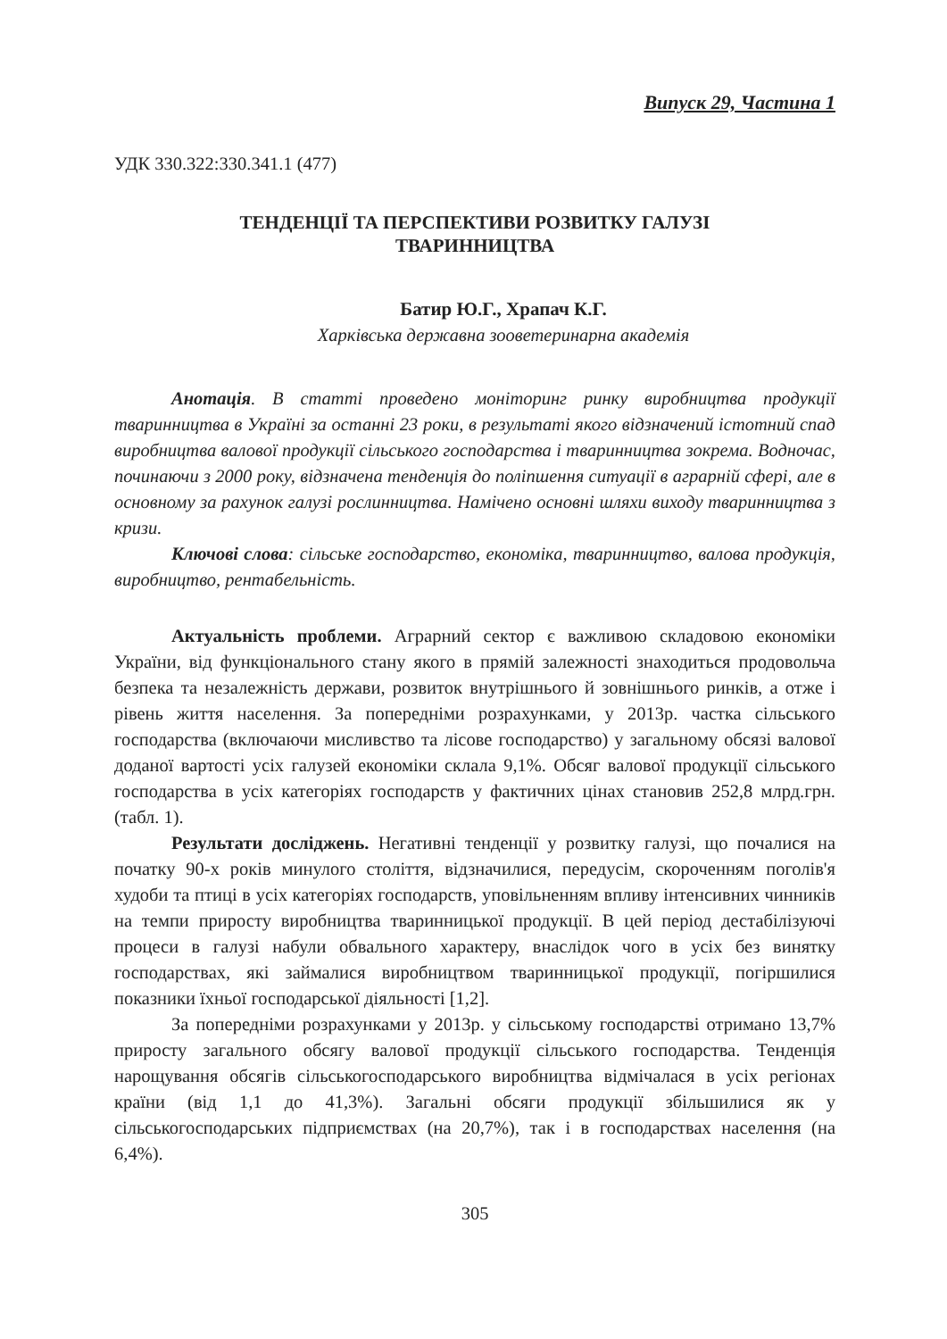Випуск 29, Частина 1
УДК 330.322:330.341.1 (477)
ТЕНДЕНЦІЇ ТА ПЕРСПЕКТИВИ РОЗВИТКУ ГАЛУЗІ
ТВАРИННИЦТВА
Батир Ю.Г., Храпач К.Г.
Харківська державна зооветеринарна академія
Анотація. В статті проведено моніторинг ринку виробництва продукції тваринництва в Україні за останні 23 роки, в результаті якого відзначений істотний спад виробництва валової продукції сільського господарства і тваринництва зокрема. Водночас, починаючи з 2000 року, відзначена тенденція до поліпшення ситуації в аграрній сфері, але в основному за рахунок галузі рослинництва. Намічено основні шляхи виходу тваринництва з кризи.
Ключові слова: сільське господарство, економіка, тваринництво, валова продукція, виробництво, рентабельність.
Актуальність проблеми. Аграрний сектор є важливою складовою економіки України, від функціонального стану якого в прямій залежності знаходиться продовольча безпека та незалежність держави, розвиток внутрішнього й зовнішнього ринків, а отже і рівень життя населення. За попередніми розрахунками, у 2013р. частка сільського господарства (включаючи мисливство та лісове господарство) у загальному обсязі валової доданої вартості усіх галузей економіки склала 9,1%. Обсяг валової продукції сільського господарства в усіх категоріях господарств у фактичних цінах становив 252,8 млрд.грн. (табл. 1).
Результати досліджень. Негативні тенденції у розвитку галузі, що почалися на початку 90-х років минулого століття, відзначилися, передусім, скороченням поголів'я худоби та птиці в усіх категоріях господарств, уповільненням впливу інтенсивних чинників на темпи приросту виробництва тваринницької продукції. В цей період дестабілізуючі процеси в галузі набули обвального характеру, внаслідок чого в усіх без винятку господарствах, які займалися виробництвом тваринницької продукції, погіршилися показники їхньої господарської діяльності [1,2].
За попередніми розрахунками у 2013р. у сільському господарстві отримано 13,7% приросту загального обсягу валової продукції сільського господарства. Тенденція нарощування обсягів сільськогосподарського виробництва відмічалася в усіх регіонах країни (від 1,1 до 41,3%). Загальні обсяги продукції збільшилися як у сільськогосподарських підприємствах (на 20,7%), так і в господарствах населення (на 6,4%).
305